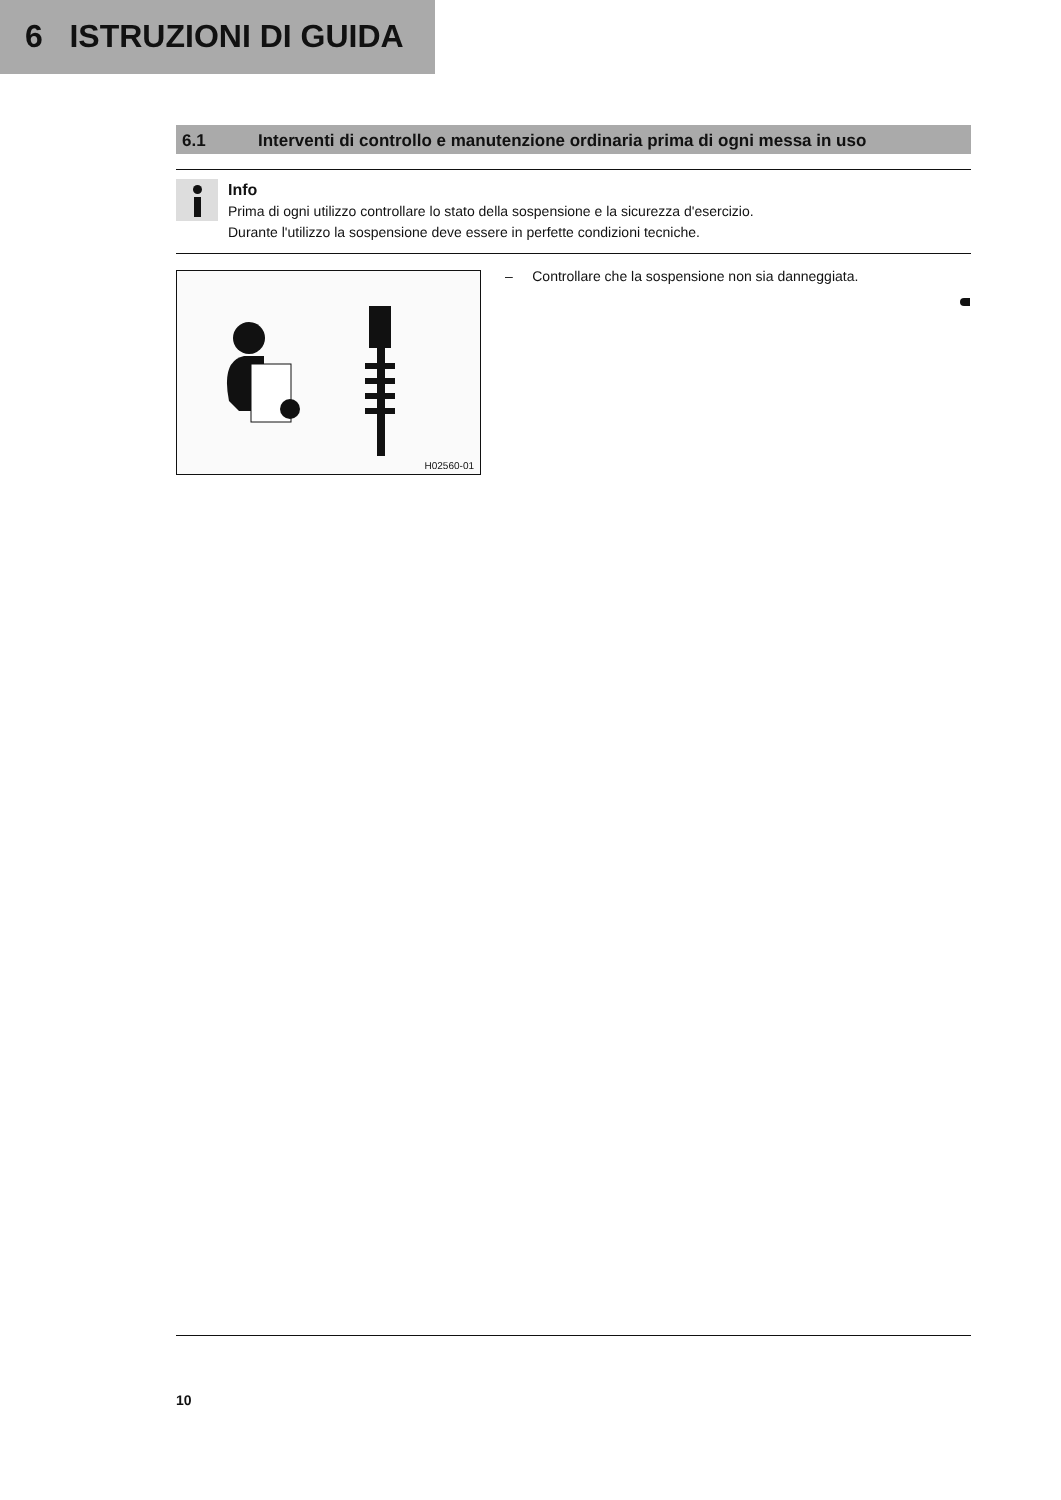6 ISTRUZIONI DI GUIDA
6.1 Interventi di controllo e manutenzione ordinaria prima di ogni messa in uso
Info
Prima di ogni utilizzo controllare lo stato della sospensione e la sicurezza d'esercizio.
Durante l'utilizzo la sospensione deve essere in perfette condizioni tecniche.
H02560-01
– Controllare che la sospensione non sia danneggiata.
10